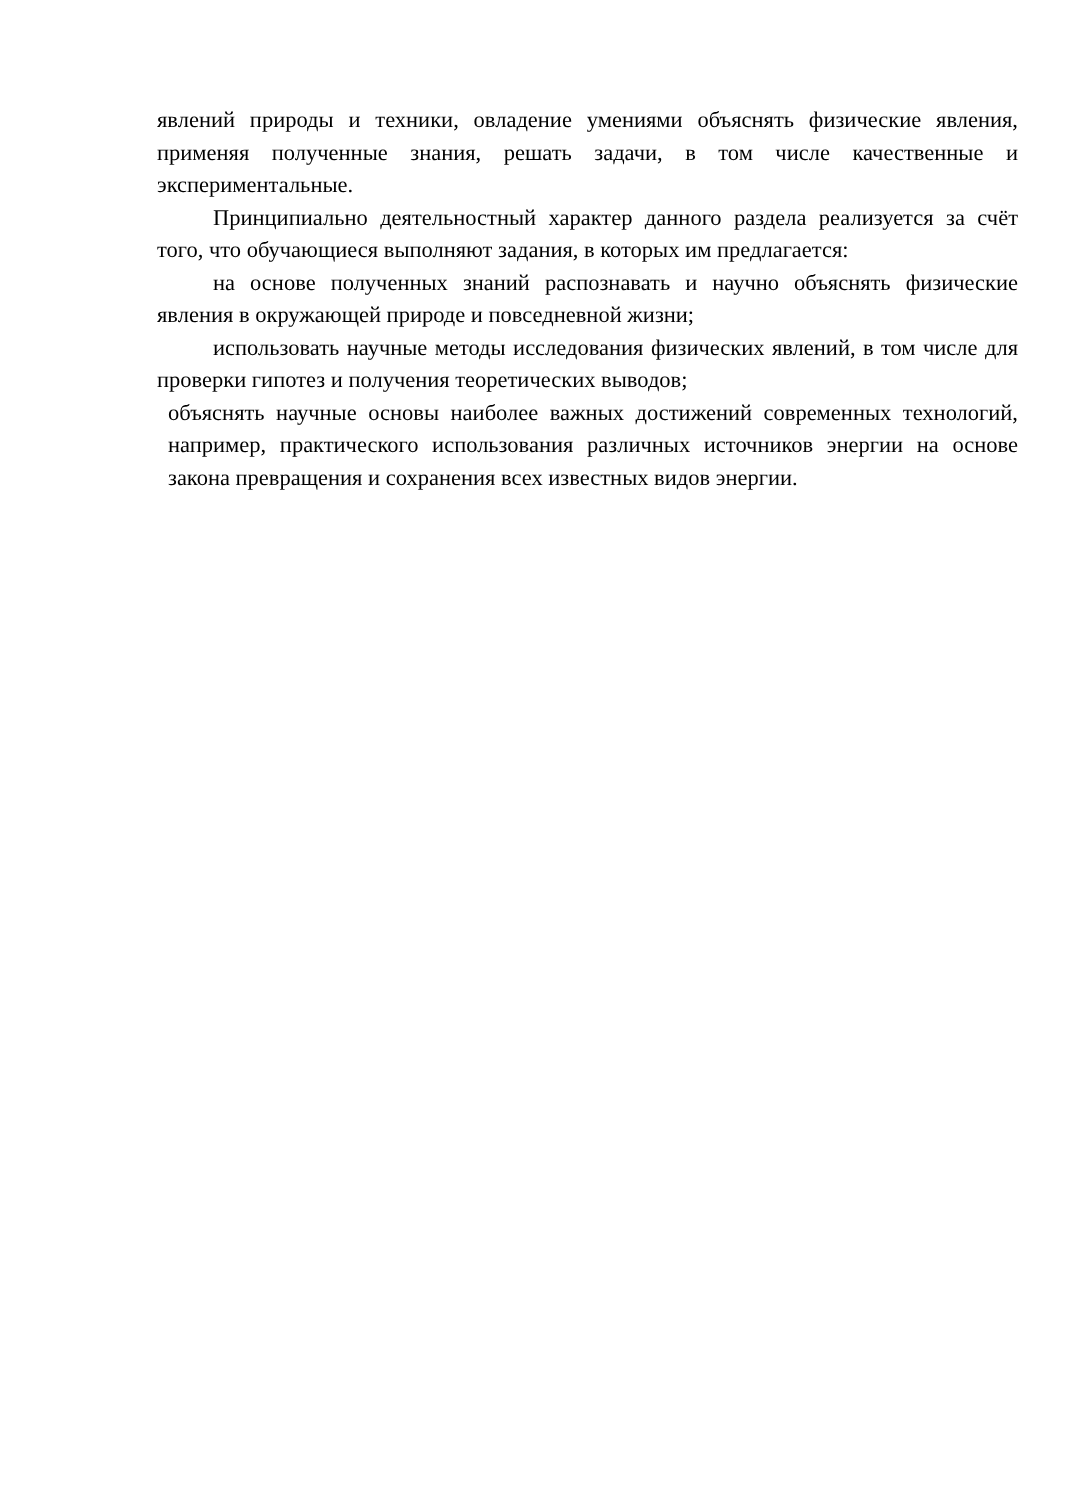явлений природы и техники, овладение умениями объяснять физические явления, применяя полученные знания, решать задачи, в том числе качественные и экспериментальные.
Принципиально деятельностный характер данного раздела реализуется за счёт того, что обучающиеся выполняют задания, в которых им предлагается:
на основе полученных знаний распознавать и научно объяснять физические явления в окружающей природе и повседневной жизни;
использовать научные методы исследования физических явлений, в том числе для проверки гипотез и получения теоретических выводов;
объяснять научные основы наиболее важных достижений современных технологий, например, практического использования различных источников энергии на основе закона превращения и сохранения всех известных видов энергии.